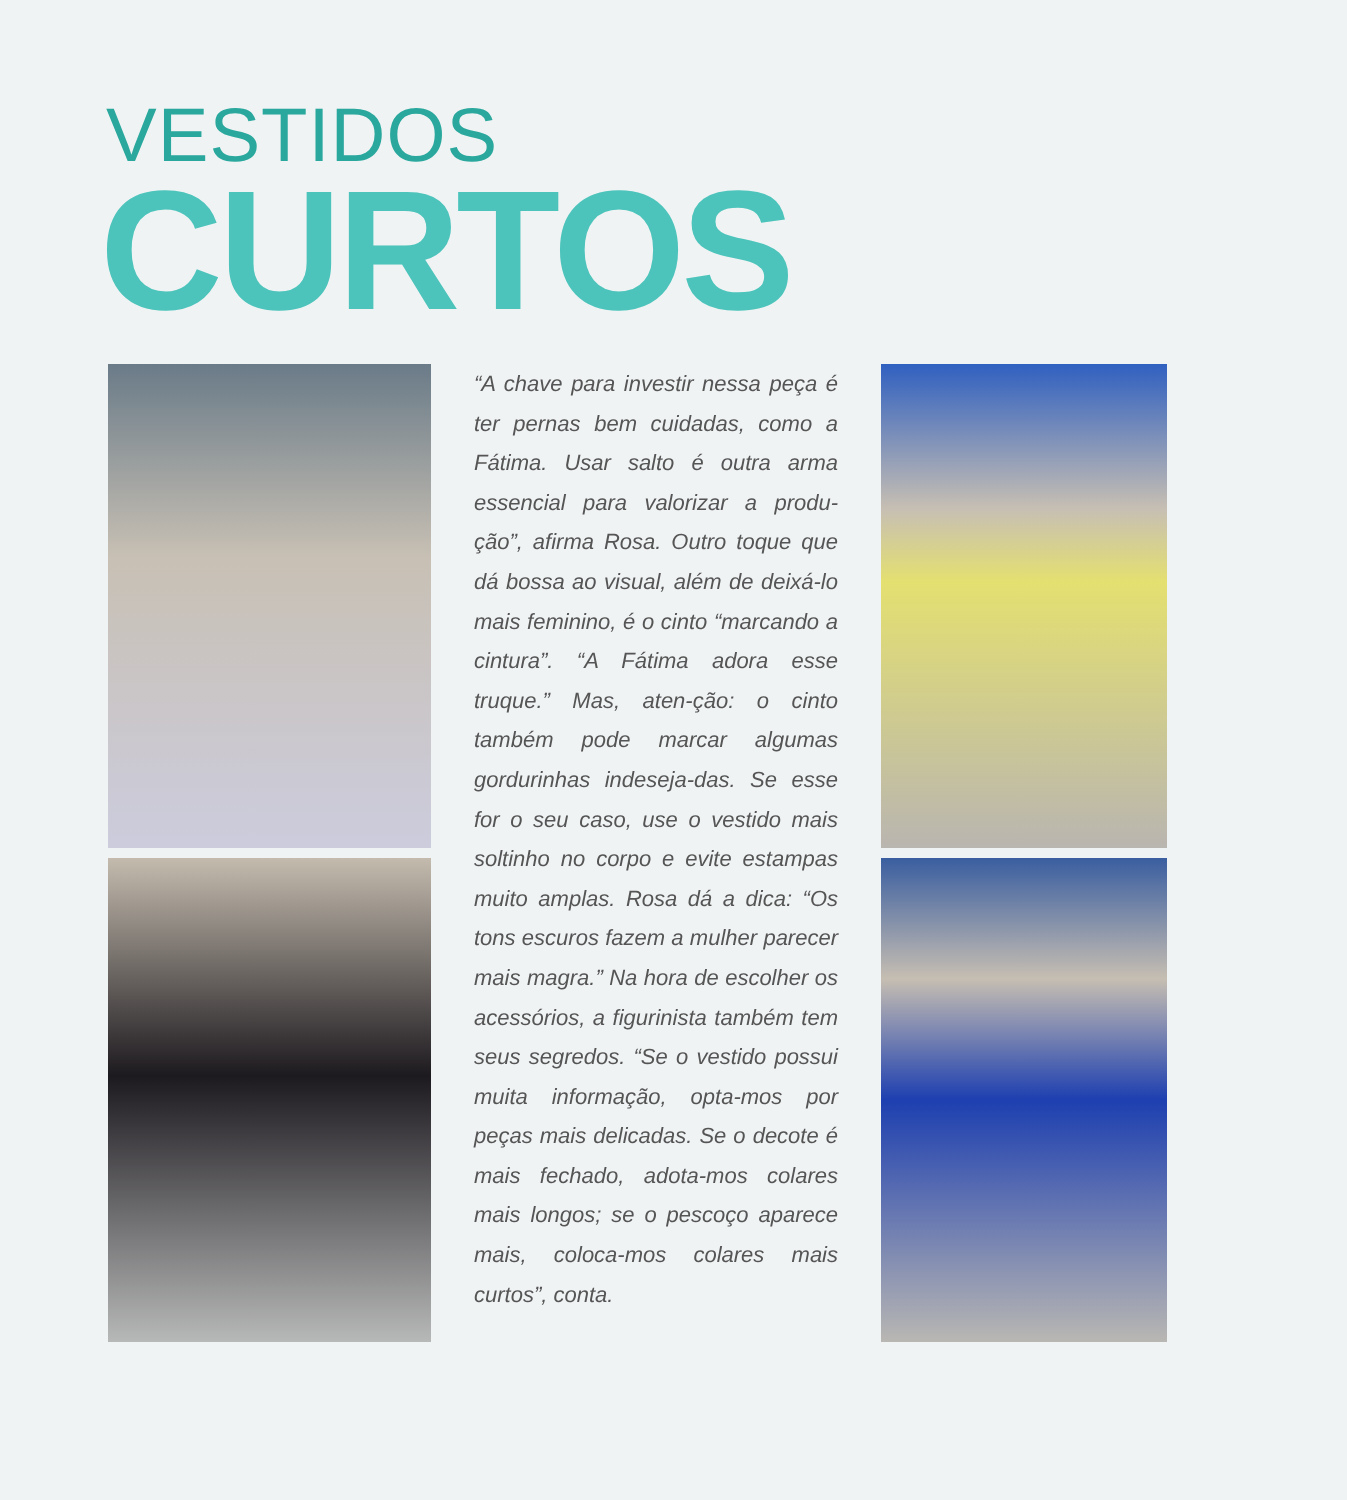VESTIDOS
CURTOS
“A chave para investir nessa peça é ter pernas bem cuidadas, como a Fátima. Usar salto é outra arma essencial para valorizar a produ-ção”, afirma Rosa. Outro toque que dá bossa ao visual, além de deixá-lo mais feminino, é o cinto “marcando a cintura”. “A Fátima adora esse truque.” Mas, aten-ção: o cinto também pode marcar algumas gordurinhas indeseja-das. Se esse for o seu caso, use o vestido mais soltinho no corpo e evite estampas muito amplas. Rosa dá a dica: “Os tons escuros fazem a mulher parecer mais magra.” Na hora de escolher os acessórios, a figurinista também tem seus segredos. “Se o vestido possui muita informação, opta-mos por peças mais delicadas. Se o decote é mais fechado, adota-mos colares mais longos; se o pescoço aparece mais, coloca-mos colares mais curtos”, conta.